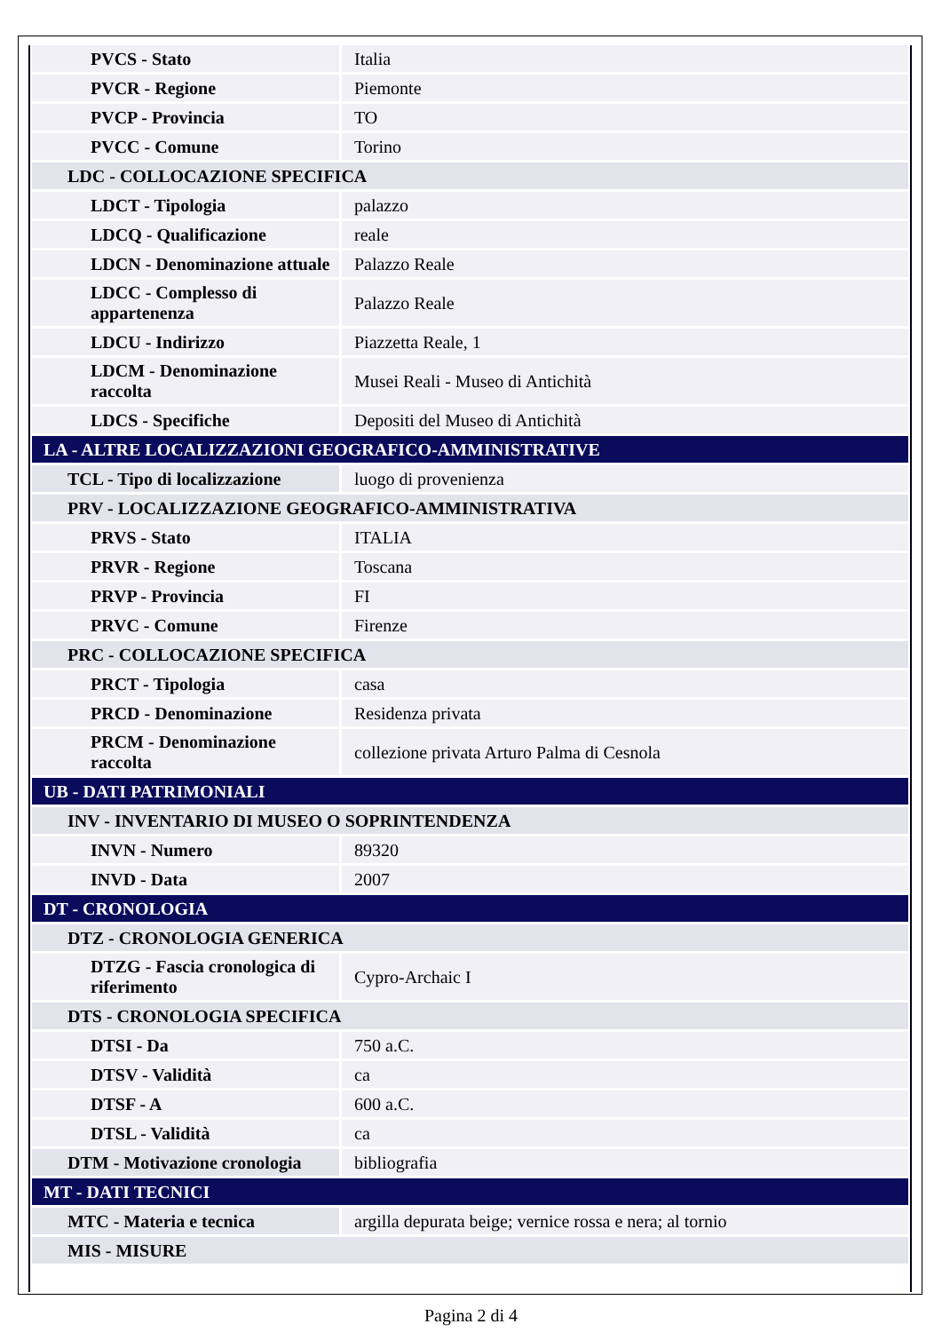| PVCS - Stato | Italia |
| PVCR - Regione | Piemonte |
| PVCP - Provincia | TO |
| PVCC - Comune | Torino |
| LDC - COLLOCAZIONE SPECIFICA | |
| LDCT - Tipologia | palazzo |
| LDCQ - Qualificazione | reale |
| LDCN - Denominazione attuale | Palazzo Reale |
| LDCC - Complesso di appartenenza | Palazzo Reale |
| LDCU - Indirizzo | Piazzetta Reale, 1 |
| LDCM - Denominazione raccolta | Musei Reali - Museo di Antichità |
| LDCS - Specifiche | Depositi del Museo di Antichità |
| LA - ALTRE LOCALIZZAZIONI GEOGRAFICO-AMMINISTRATIVE | |
| TCL - Tipo di localizzazione | luogo di provenienza |
| PRV - LOCALIZZAZIONE GEOGRAFICO-AMMINISTRATIVA | |
| PRVS - Stato | ITALIA |
| PRVR - Regione | Toscana |
| PRVP - Provincia | FI |
| PRVC - Comune | Firenze |
| PRC - COLLOCAZIONE SPECIFICA | |
| PRCT - Tipologia | casa |
| PRCD - Denominazione | Residenza privata |
| PRCM - Denominazione raccolta | collezione privata Arturo Palma di Cesnola |
| UB - DATI PATRIMONIALI | |
| INV - INVENTARIO DI MUSEO O SOPRINTENDENZA | |
| INVN - Numero | 89320 |
| INVD - Data | 2007 |
| DT - CRONOLOGIA | |
| DTZ - CRONOLOGIA GENERICA | |
| DTZG - Fascia cronologica di riferimento | Cypro-Archaic I |
| DTS - CRONOLOGIA SPECIFICA | |
| DTSI - Da | 750 a.C. |
| DTSV - Validità | ca |
| DTSF - A | 600 a.C. |
| DTSL - Validità | ca |
| DTM - Motivazione cronologia | bibliografia |
| MT - DATI TECNICI | |
| MTC - Materia e tecnica | argilla depurata beige; vernice rossa e nera; al tornio |
| MIS - MISURE | |
Pagina 2 di 4